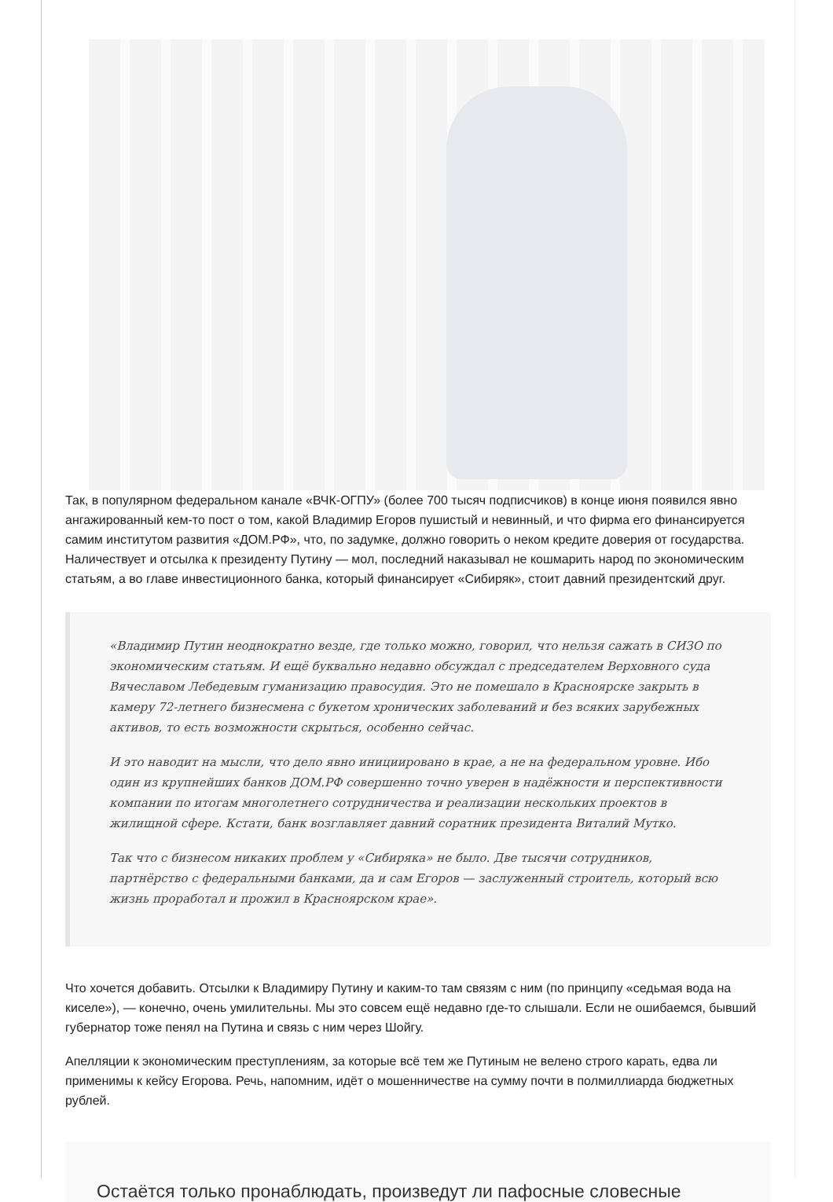Так, в популярном федеральном канале «ВЧК-ОГПУ» (более 700 тысяч подписчиков) в конце июня появился явно ангажированный кем-то пост о том, какой Владимир Егоров пушистый и невинный, и что фирма его финансируется самим институтом развития «ДОМ.РФ», что, по задумке, должно говорить о неком кредите доверия от государства. Наличествует и отсылка к президенту Путину — мол, последний наказывал не кошмарить народ по экономическим статьям, а во главе инвестиционного банка, который финансирует «Сибиряк», стоит давний президентский друг.
«Владимир Путин неоднократно везде, где только можно, говорил, что нельзя сажать в СИЗО по экономическим статьям. И ещё буквально недавно обсуждал с председателем Верховного суда Вячеславом Лебедевым гуманизацию правосудия. Это не помешало в Красноярске закрыть в камеру 72-летнего бизнесмена с букетом хронических заболеваний и без всяких зарубежных активов, то есть возможности скрыться, особенно сейчас.
И это наводит на мысли, что дело явно инициировано в крае, а не на федеральном уровне. Ибо один из крупнейших банков ДОМ.РФ совершенно точно уверен в надёжности и перспективности компании по итогам многолетнего сотрудничества и реализации нескольких проектов в жилищной сфере. Кстати, банк возглавляет давний соратник президента Виталий Мутко.
Так что с бизнесом никаких проблем у «Сибиряка» не было. Две тысячи сотрудников, партнёрство с федеральными банками, да и сам Егоров — заслуженный строитель, который всю жизнь проработал и прожил в Красноярском крае».
Что хочется добавить. Отсылки к Владимиру Путину и каким-то там связям с ним (по принципу «седьмая вода на киселе»), — конечно, очень умилительны. Мы это совсем ещё недавно где-то слышали. Если не ошибаемся, бывший губернатор тоже пенял на Путина и связь с ним через Шойгу.
Апелляции к экономическим преступлениям, за которые всё тем же Путиным не велено строго карать, едва ли применимы к кейсу Егорова. Речь, напомним, идёт о мошенничестве на сумму почти в полмиллиарда бюджетных рублей.
Остаётся только пронаблюдать, произведут ли пафосные словесные